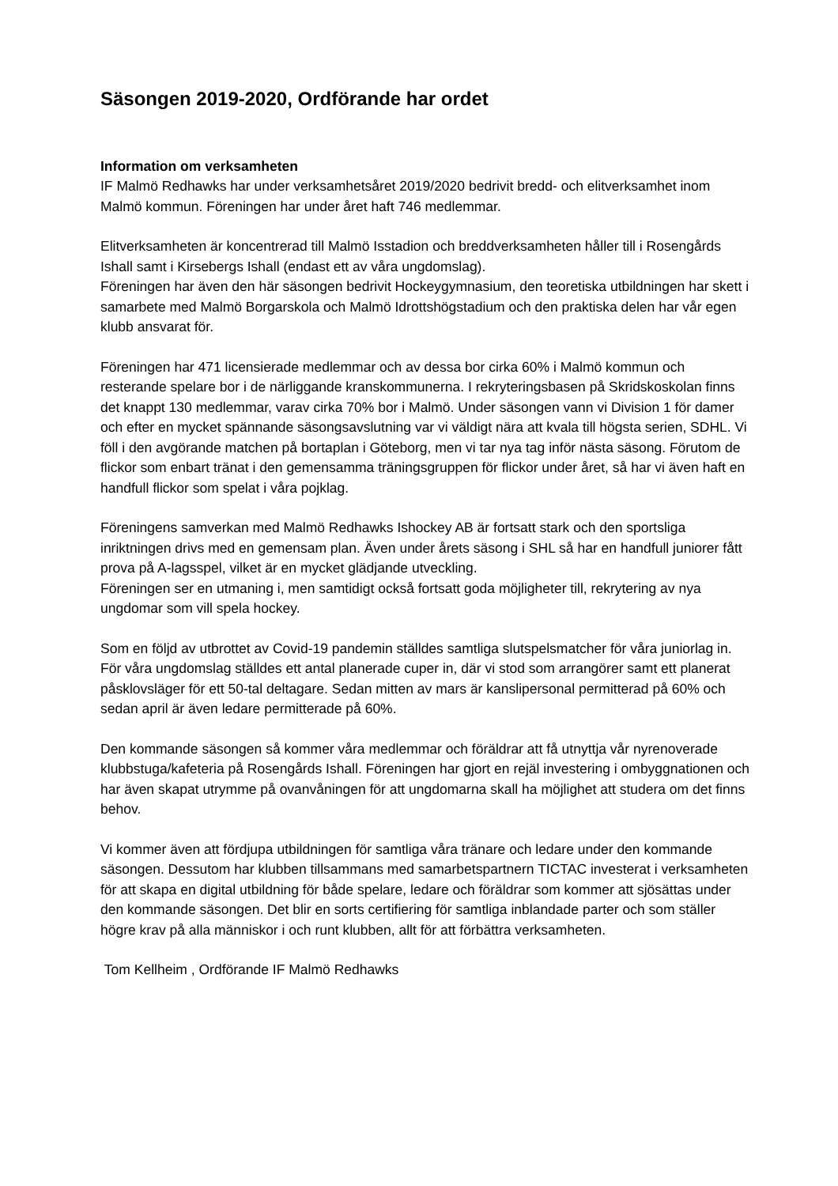Säsongen 2019-2020, Ordförande har ordet
Information om verksamheten
IF Malmö Redhawks har under verksamhetsåret 2019/2020 bedrivit bredd- och elitverksamhet inom Malmö kommun. Föreningen har under året haft 746 medlemmar.
Elitverksamheten är koncentrerad till Malmö Isstadion och breddverksamheten håller till i Rosengårds Ishall samt i Kirsebergs Ishall (endast ett av våra ungdomslag).
Föreningen har även den här säsongen bedrivit Hockeygymnasium, den teoretiska utbildningen har skett i samarbete med Malmö Borgarskola och Malmö Idrottshögstadium och den praktiska delen har vår egen klubb ansvarat för.
Föreningen har 471 licensierade medlemmar och av dessa bor cirka 60% i Malmö kommun och resterande spelare bor i de närliggande kranskommunerna. I rekryteringsbasen på Skridskoskolan finns det knappt 130 medlemmar, varav cirka 70% bor i Malmö. Under säsongen vann vi Division 1 för damer och efter en mycket spännande säsongsavslutning var vi väldigt nära att kvala till högsta serien, SDHL. Vi föll i den avgörande matchen på bortaplan i Göteborg, men vi tar nya tag inför nästa säsong. Förutom de flickor som enbart tränat i den gemensamma träningsgruppen för flickor under året, så har vi även haft en handfull flickor som spelat i våra pojklag.
Föreningens samverkan med Malmö Redhawks Ishockey AB är fortsatt stark och den sportsliga inriktningen drivs med en gemensam plan. Även under årets säsong i SHL så har en handfull juniorer fått prova på A-lagsspel, vilket är en mycket glädjande utveckling.
Föreningen ser en utmaning i, men samtidigt också fortsatt goda möjligheter till, rekrytering av nya ungdomar som vill spela hockey.
Som en följd av utbrottet av Covid-19 pandemin ställdes samtliga slutspelsmatcher för våra juniorlag in. För våra ungdomslag ställdes ett antal planerade cuper in, där vi stod som arrangörer samt ett planerat påsklovsläger för ett 50-tal deltagare. Sedan mitten av mars är kanslipersonal permitterad på 60% och sedan april är även ledare permitterade på 60%.
Den kommande säsongen så kommer våra medlemmar och föräldrar att få utnyttja vår nyrenoverade klubbstuga/kafeteria på Rosengårds Ishall. Föreningen har gjort en rejäl investering i ombyggnationen och har även skapat utrymme på ovanvåningen för att ungdomarna skall ha möjlighet att studera om det finns behov.
Vi kommer även att fördjupa utbildningen för samtliga våra tränare och ledare under den kommande säsongen. Dessutom har klubben tillsammans med samarbetspartnern TICTAC investerat i verksamheten för att skapa en digital utbildning för både spelare, ledare och föräldrar som kommer att sjösättas under den kommande säsongen. Det blir en sorts certifiering för samtliga inblandade parter och som ställer högre krav på alla människor i och runt klubben, allt för att förbättra verksamheten.
Tom Kellheim , Ordförande IF Malmö Redhawks